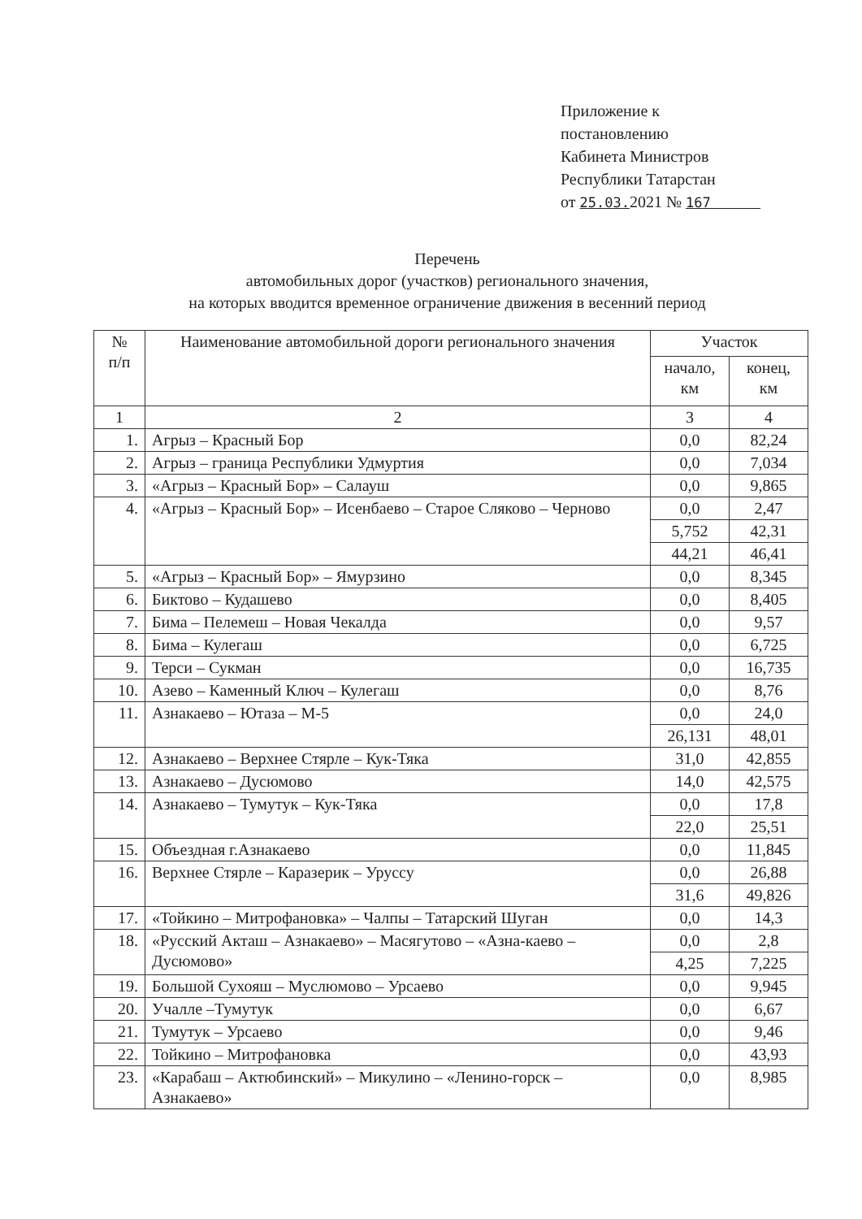Приложение к
постановлению
Кабинета Министров
Республики Татарстан
от 25.03. 2021 № 167
Перечень
автомобильных дорог (участков) регионального значения,
на которых вводится временное ограничение движения в весенний период
| № п/п | Наименование автомобильной дороги регионального значения | Участок | |
| --- | --- | --- | --- |
| | | начало, км | конец, км |
| 1 | 2 | 3 | 4 |
| 1. | Агрыз – Красный Бор | 0,0 | 82,24 |
| 2. | Агрыз – граница Республики Удмуртия | 0,0 | 7,034 |
| 3. | «Агрыз – Красный Бор» – Салауш | 0,0 | 9,865 |
| 4. | «Агрыз – Красный Бор» – Исенбаево – Старое Сляково – Черново | 0,0 | 2,47 |
| | | 5,752 | 42,31 |
| | | 44,21 | 46,41 |
| 5. | «Агрыз – Красный Бор» – Ямурзино | 0,0 | 8,345 |
| 6. | Биктово – Кудашево | 0,0 | 8,405 |
| 7. | Бима – Пелемеш – Новая Чекалда | 0,0 | 9,57 |
| 8. | Бима – Кулегаш | 0,0 | 6,725 |
| 9. | Терси – Сукман | 0,0 | 16,735 |
| 10. | Азево – Каменный Ключ – Кулегаш | 0,0 | 8,76 |
| 11. | Азнакаево – Ютаза – М-5 | 0,0 | 24,0 |
| | | 26,131 | 48,01 |
| 12. | Азнакаево – Верхнее Стярле – Кук-Тяка | 31,0 | 42,855 |
| 13. | Азнакаево – Дусюмово | 14,0 | 42,575 |
| 14. | Азнакаево – Тумутук – Кук-Тяка | 0,0 | 17,8 |
| | | 22,0 | 25,51 |
| 15. | Объездная г.Азнакаево | 0,0 | 11,845 |
| 16. | Верхнее Стярле – Каразерик – Уруссу | 0,0 | 26,88 |
| | | 31,6 | 49,826 |
| 17. | «Тойкино – Митрофановка» – Чалпы – Татарский Шуган | 0,0 | 14,3 |
| 18. | «Русский Акташ – Азнакаево» – Масягутово – «Азна-каево – Дусюмово» | 0,0 | 2,8 |
| | | 4,25 | 7,225 |
| 19. | Большой Сухояш – Муслюмово – Урсаево | 0,0 | 9,945 |
| 20. | Учалле –Тумутук | 0,0 | 6,67 |
| 21. | Тумутук – Урсаево | 0,0 | 9,46 |
| 22. | Тойкино – Митрофановка | 0,0 | 43,93 |
| 23. | «Карабаш – Актюбинский» – Микулино – «Ленино-горск – Азнакаево» | 0,0 | 8,985 |